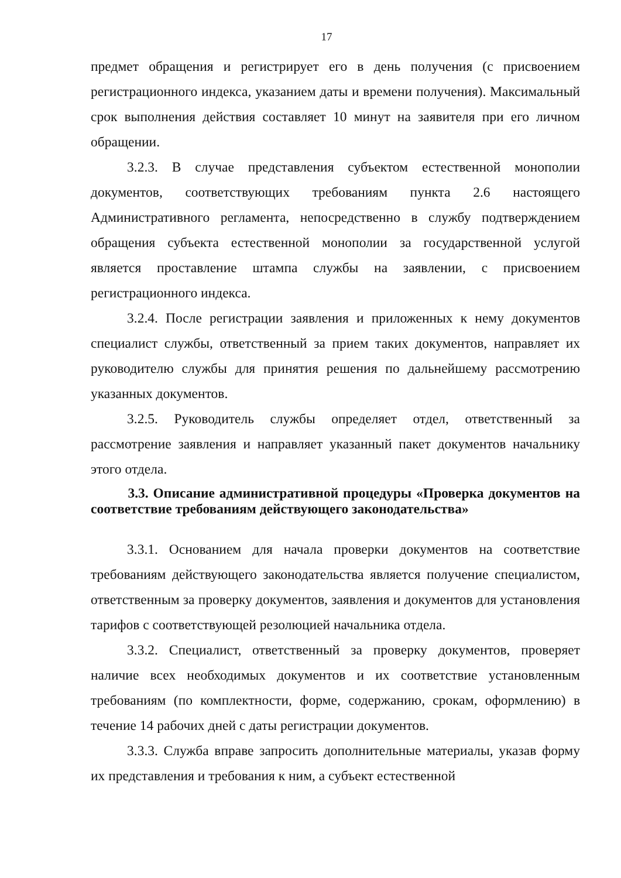17
предмет обращения и регистрирует его в день получения (с присвоением регистрационного индекса, указанием даты и времени получения). Максимальный срок выполнения действия составляет 10 минут на заявителя при его личном обращении.
3.2.3. В случае представления субъектом естественной монополии документов, соответствующих требованиям пункта 2.6 настоящего Административного регламента, непосредственно в службу подтверждением обращения субъекта естественной монополии за государственной услугой является проставление штампа службы на заявлении, с присвоением регистрационного индекса.
3.2.4. После регистрации заявления и приложенных к нему документов специалист службы, ответственный за прием таких документов, направляет их руководителю службы для принятия решения по дальнейшему рассмотрению указанных документов.
3.2.5. Руководитель службы определяет отдел, ответственный за рассмотрение заявления и направляет указанный пакет документов начальнику этого отдела.
3.3. Описание административной процедуры «Проверка документов на соответствие требованиям действующего законодательства»
3.3.1. Основанием для начала проверки документов на соответствие требованиям действующего законодательства является получение специалистом, ответственным за проверку документов, заявления и документов для установления тарифов с соответствующей резолюцией начальника отдела.
3.3.2. Специалист, ответственный за проверку документов, проверяет наличие всех необходимых документов и их соответствие установленным требованиям (по комплектности, форме, содержанию, срокам, оформлению) в течение 14 рабочих дней с даты регистрации документов.
3.3.3. Служба вправе запросить дополнительные материалы, указав форму их представления и требования к ним, а субъект естественной